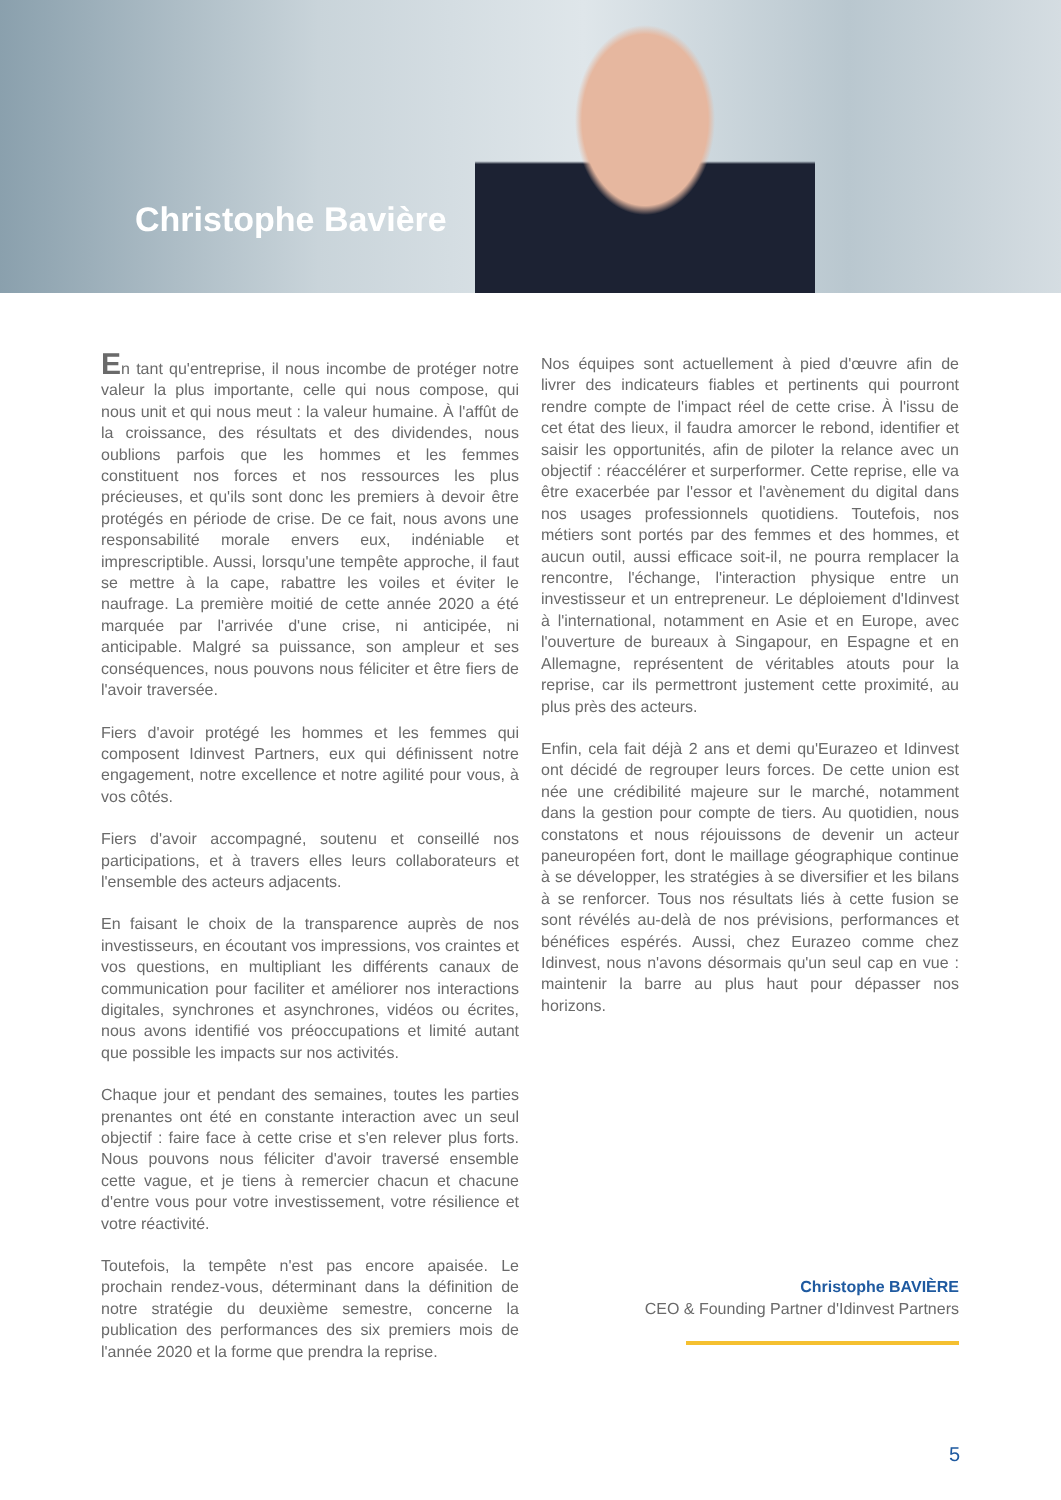Christophe Bavière
En tant qu'entreprise, il nous incombe de protéger notre valeur la plus importante, celle qui nous compose, qui nous unit et qui nous meut : la valeur humaine. À l'affût de la croissance, des résultats et des dividendes, nous oublions parfois que les hommes et les femmes constituent nos forces et nos ressources les plus précieuses, et qu'ils sont donc les premiers à devoir être protégés en période de crise. De ce fait, nous avons une responsabilité morale envers eux, indéniable et imprescriptible. Aussi, lorsqu'une tempête approche, il faut se mettre à la cape, rabattre les voiles et éviter le naufrage. La première moitié de cette année 2020 a été marquée par l'arrivée d'une crise, ni anticipée, ni anticipable. Malgré sa puissance, son ampleur et ses conséquences, nous pouvons nous féliciter et être fiers de l'avoir traversée.
Fiers d'avoir protégé les hommes et les femmes qui composent Idinvest Partners, eux qui définissent notre engagement, notre excellence et notre agilité pour vous, à vos côtés.
Fiers d'avoir accompagné, soutenu et conseillé nos participations, et à travers elles leurs collaborateurs et l'ensemble des acteurs adjacents.
En faisant le choix de la transparence auprès de nos investisseurs, en écoutant vos impressions, vos craintes et vos questions, en multipliant les différents canaux de communication pour faciliter et améliorer nos interactions digitales, synchrones et asynchrones, vidéos ou écrites, nous avons identifié vos préoccupations et limité autant que possible les impacts sur nos activités.
Chaque jour et pendant des semaines, toutes les parties prenantes ont été en constante interaction avec un seul objectif : faire face à cette crise et s'en relever plus forts. Nous pouvons nous féliciter d'avoir traversé ensemble cette vague, et je tiens à remercier chacun et chacune d'entre vous pour votre investissement, votre résilience et votre réactivité.
Toutefois, la tempête n'est pas encore apaisée. Le prochain rendez-vous, déterminant dans la définition de notre stratégie du deuxième semestre, concerne la publication des performances des six premiers mois de l'année 2020 et la forme que prendra la reprise.
Nos équipes sont actuellement à pied d'œuvre afin de livrer des indicateurs fiables et pertinents qui pourront rendre compte de l'impact réel de cette crise. À l'issu de cet état des lieux, il faudra amorcer le rebond, identifier et saisir les opportunités, afin de piloter la relance avec un objectif : réaccélérer et surperformer. Cette reprise, elle va être exacerbée par l'essor et l'avènement du digital dans nos usages professionnels quotidiens. Toutefois, nos métiers sont portés par des femmes et des hommes, et aucun outil, aussi efficace soit-il, ne pourra remplacer la rencontre, l'échange, l'interaction physique entre un investisseur et un entrepreneur. Le déploiement d'Idinvest à l'international, notamment en Asie et en Europe, avec l'ouverture de bureaux à Singapour, en Espagne et en Allemagne, représentent de véritables atouts pour la reprise, car ils permettront justement cette proximité, au plus près des acteurs.
Enfin, cela fait déjà 2 ans et demi qu'Eurazeo et Idinvest ont décidé de regrouper leurs forces. De cette union est née une crédibilité majeure sur le marché, notamment dans la gestion pour compte de tiers. Au quotidien, nous constatons et nous réjouissons de devenir un acteur paneuropéen fort, dont le maillage géographique continue à se développer, les stratégies à se diversifier et les bilans à se renforcer. Tous nos résultats liés à cette fusion se sont révélés au-delà de nos prévisions, performances et bénéfices espérés. Aussi, chez Eurazeo comme chez Idinvest, nous n'avons désormais qu'un seul cap en vue : maintenir la barre au plus haut pour dépasser nos horizons.
Christophe BAVIÈRE
CEO & Founding Partner d'Idinvest Partners
5